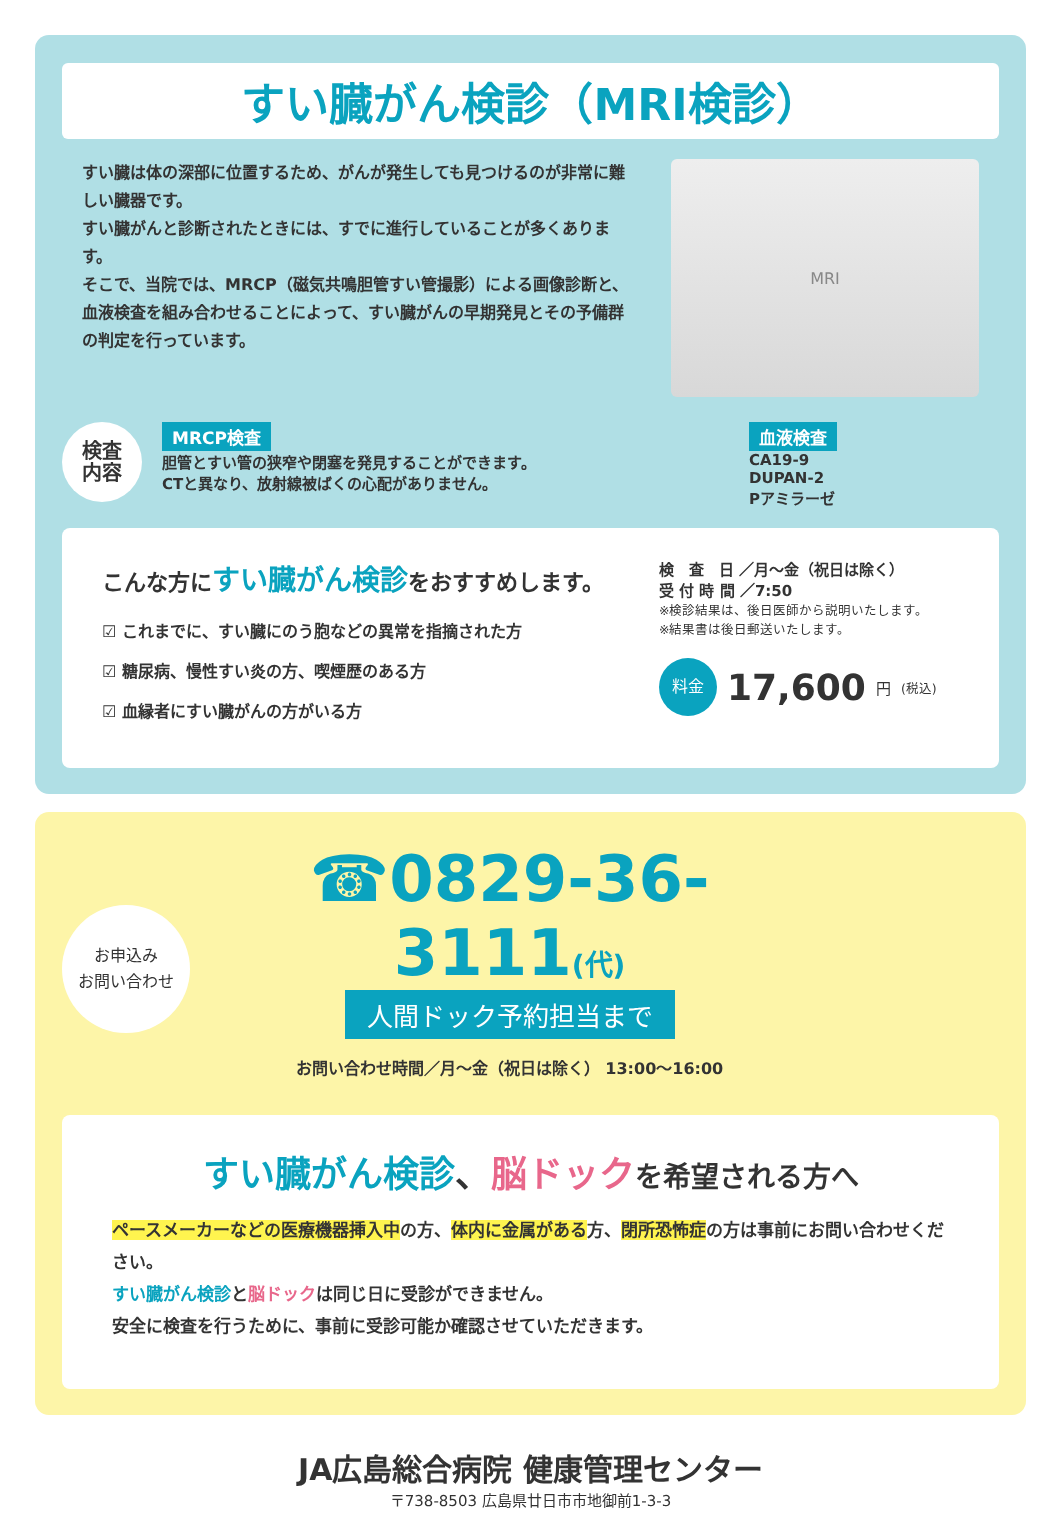すい臓がん検診（MRI検診）
すい臓は体の深部に位置するため、がんが発生しても見つけるのが非常に難しい臓器です。
すい臓がんと診断されたときには、すでに進行していることが多くあります。
そこで、当院では、MRCP（磁気共鳴胆管すい管撮影）による画像診断と、血液検査を組み合わせることによって、すい臓がんの早期発見とその予備群の判定を行っています。
MRI
検査
内容
MRCP検査
胆管とすい管の狭窄や閉塞を発見することができます。
CTと異なり、放射線被ばくの心配がありません。
血液検査
CA19-9
DUPAN-2
Pアミラーゼ
こんな方にすい臓がん検診をおすすめします。
☑ これまでに、すい臓にのう胞などの異常を指摘された方
☑ 糖尿病、慢性すい炎の方、喫煙歴のある方
☑ 血縁者にすい臓がんの方がいる方
検　査　日 ／月～金（祝日は除く）
受 付 時 間 ／7:50
※検診結果は、後日医師から説明いたします。
※結果書は後日郵送いたします。
料金 17,600 円 (税込)
お申込み
お問い合わせ
☎0829-36-3111(代)
人間ドック予約担当まで
お問い合わせ時間／月～金（祝日は除く） 13:00～16:00
すい臓がん検診、脳ドック を希望される方へ
ペースメーカーなどの医療機器挿入中の方、体内に金属がある方、閉所恐怖症の方は事前にお問い合わせください。
すい臓がん検診と脳ドックは同じ日に受診ができません。
安全に検査を行うために、事前に受診可能か確認させていただきます。
JA広島総合病院 健康管理センター
〒738-8503 広島県廿日市市地御前1-3-3